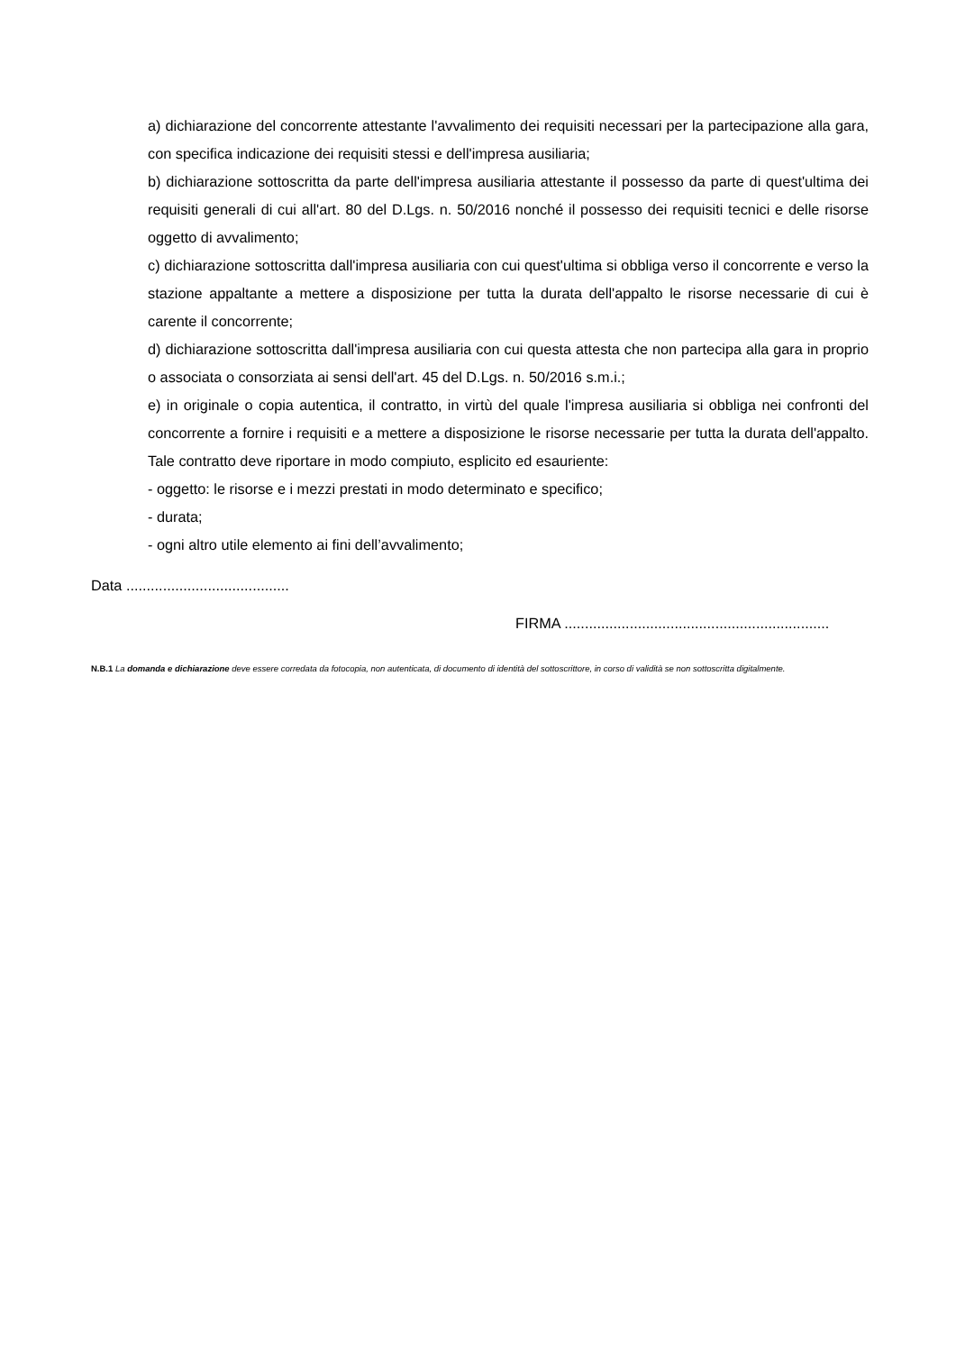a) dichiarazione del concorrente attestante l'avvalimento dei requisiti necessari per la partecipazione alla gara, con specifica indicazione dei requisiti stessi e dell'impresa ausiliaria;
b) dichiarazione sottoscritta da parte dell'impresa ausiliaria attestante il possesso da parte di quest'ultima dei requisiti generali di cui all'art. 80 del D.Lgs. n. 50/2016 nonché il possesso dei requisiti tecnici e delle risorse oggetto di avvalimento;
c) dichiarazione sottoscritta dall'impresa ausiliaria con cui quest'ultima si obbliga verso il concorrente e verso la stazione appaltante a mettere a disposizione per tutta la durata dell'appalto le risorse necessarie di cui è carente il concorrente;
d) dichiarazione sottoscritta dall'impresa ausiliaria con cui questa attesta che non partecipa alla gara in proprio o associata o consorziata ai sensi dell'art. 45 del D.Lgs. n. 50/2016 s.m.i.;
e) in originale o copia autentica, il contratto, in virtù del quale l'impresa ausiliaria si obbliga nei confronti del concorrente a fornire i requisiti e a mettere a disposizione le risorse necessarie per tutta la durata dell'appalto. Tale contratto deve riportare in modo compiuto, esplicito ed esauriente:
- oggetto: le risorse e i mezzi prestati in modo determinato e specifico;
- durata;
- ogni altro utile elemento ai fini dell’avvalimento;
Data ........................................
FIRMA .................................................................
N.B.1 La domanda e dichiarazione deve essere corredata da fotocopia, non autenticata, di documento di identità del sottoscrittore, in corso di validità se non sottoscritta digitalmente.